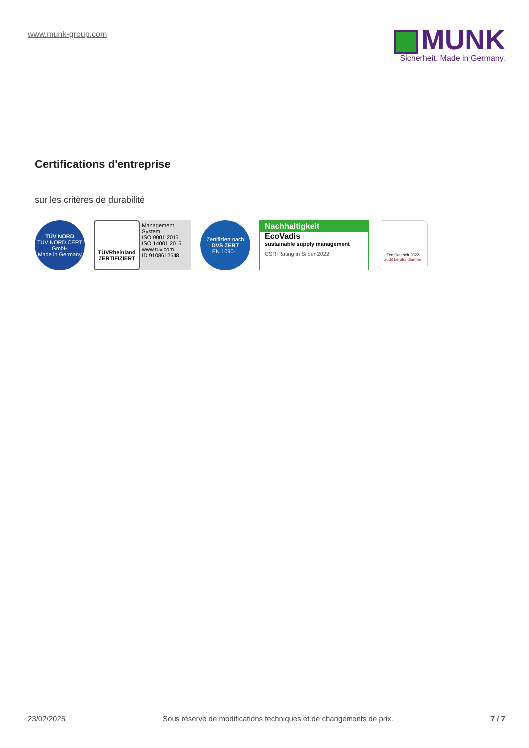www.munk-group.com
MUNK
Sicherheit. Made in Germany.
Certifications d'entreprise
sur les critères de durabilité
TÜV NORD
TÜV NORD CERT GmbH
Made in Germany
TÜVRheinland
ZERTIFIZIERT
Management System
ISO 9001:2015
ISO 14001:2015
www.tuv.com
ID 9108612548
Zertifiziert nach
DVS ZERT
EN 1090-1
Nachhaltigkeit
EcoVadis
sustainable supply management
CSR-Rating in Silber 2022
Zertifikat seit 2022
audit berufundfamilie
23/02/2025 Sous réserve de modifications techniques et de changements de prix. 7 / 7